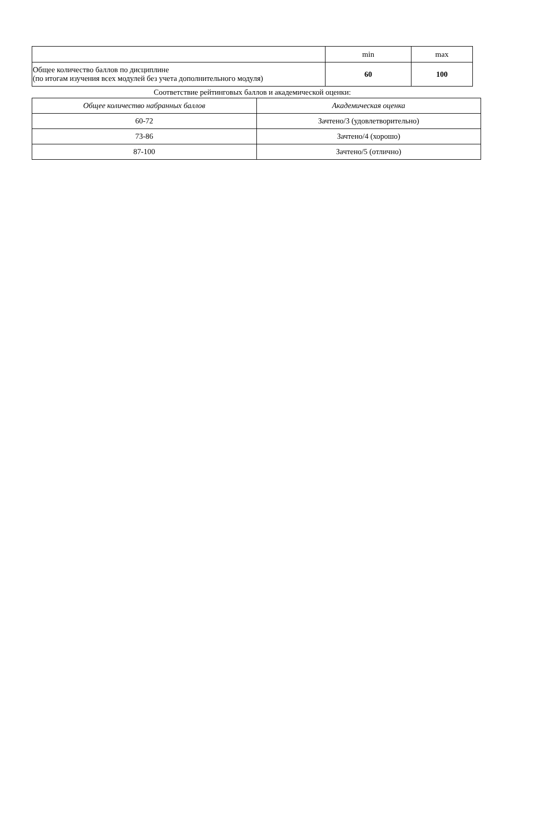| | min | max |
| Общее количество баллов по дисциплине (по итогам изучения всех модулей без учета дополнительного модуля) | 60 | 100 |
Соответствие рейтинговых баллов и академической оценки:
| Общее количество набранных баллов | Академическая оценка |
| --- | --- |
| 60-72 | Зачтено/3 (удовлетворительно) |
| 73-86 | Зачтено/4 (хорошо) |
| 87-100 | Зачтено/5 (отлично) |